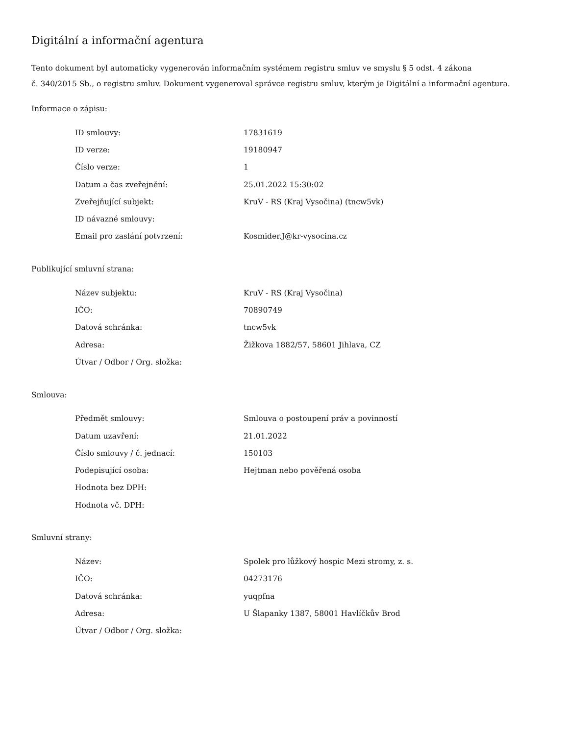Digitální a informační agentura
Tento dokument byl automaticky vygenerován informačním systémem registru smluv ve smyslu § 5 odst. 4 zákona
č. 340/2015 Sb., o registru smluv. Dokument vygeneroval správce registru smluv, kterým je Digitální a informační agentura.
Informace o zápisu:
| ID smlouvy: | 17831619 |
| ID verze: | 19180947 |
| Číslo verze: | 1 |
| Datum a čas zveřejnění: | 25.01.2022 15:30:02 |
| Zveřejňující subjekt: | KruV - RS (Kraj Vysočina) (tncw5vk) |
| ID návazné smlouvy: | |
| Email pro zaslání potvrzení: | Kosmider.J@kr-vysocina.cz |
Publikující smluvní strana:
| Název subjektu: | KruV - RS (Kraj Vysočina) |
| IČO: | 70890749 |
| Datová schránka: | tncw5vk |
| Adresa: | Žižkova 1882/57, 58601 Jihlava, CZ |
| Útvar / Odbor / Org. složka: | |
Smlouva:
| Předmět smlouvy: | Smlouva o postoupení práv a povinností |
| Datum uzavření: | 21.01.2022 |
| Číslo smlouvy / č. jednací: | 150103 |
| Podepisující osoba: | Hejtman nebo pověřená osoba |
| Hodnota bez DPH: | |
| Hodnota vč. DPH: | |
Smluvní strany:
| Název: | Spolek pro lůžkový hospic Mezi stromy, z. s. |
| IČO: | 04273176 |
| Datová schránka: | yuqpfna |
| Adresa: | U Šlapanky 1387, 58001 Havlíčkův Brod |
| Útvar / Odbor / Org. složka: | |